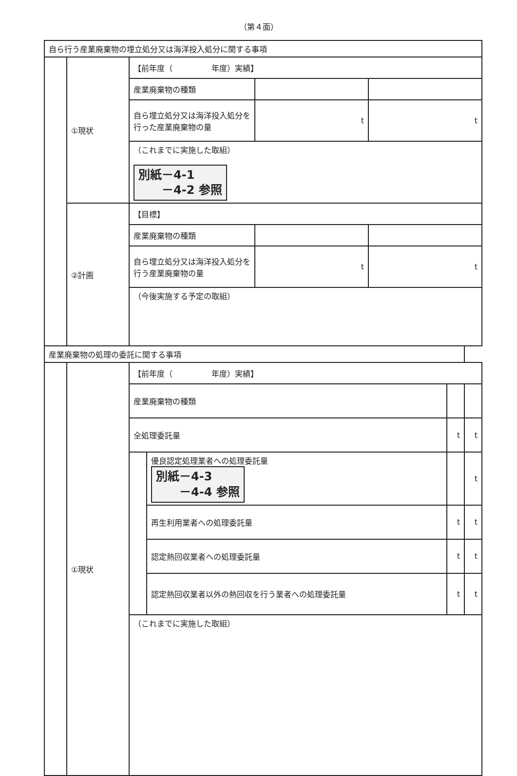（第４面）
| 自ら行う産業廃棄物の埋立処分又は海洋投入処分に関する事項 | | | | |
| | ①現状 | 【前年度（ 年度）実績】 | | |
| | | 産業廃棄物の種類 | | |
| | | 自ら埋立処分又は海洋投入処分を行った産業廃棄物の量 | t | t |
| | | （これまでに実施した取組） 別紙－4-1 －4-2 参照 | | |
| | ②計画 | 【目標】 | | |
| | | 産業廃棄物の種類 | | |
| | | 自ら埋立処分又は海洋投入処分を行う産業廃棄物の量 | t | t |
| | | （今後実施する予定の取組） | | |
| 産業廃棄物の処理の委託に関する事項 | | | | | |
| | ①現状 | 【前年度（ 年度）実績】 | | | |
| | | 産業廃棄物の種類 | | | |
| | | 全処理委託量 | | t | t |
| | | | 優良認定処理業者への処理委託量 別紙－4-3 －4-4 参照 | | t |
| | | | 再生利用業者への処理委託量 | t | t |
| | | | 認定熱回収業者への処理委託量 | t | t |
| | | | 認定熱回収業者以外の熱回収を行う業者への処理委託量 | t | t |
| | | （これまでに実施した取組） | | | |